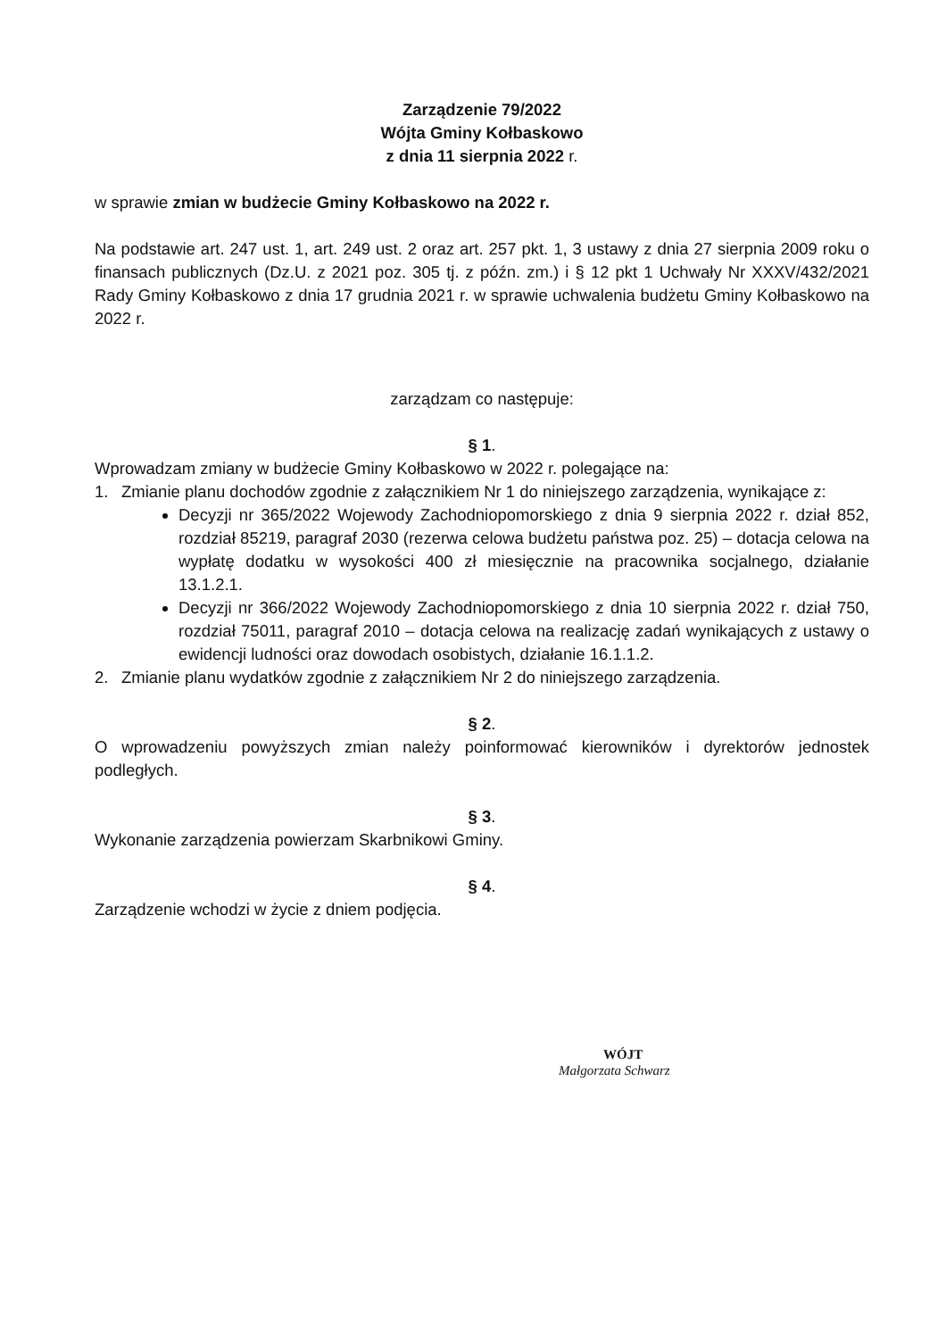Zarządzenie 79/2022
Wójta Gminy Kołbaskowo
z dnia 11 sierpnia 2022 r.
w sprawie zmian w budżecie Gminy Kołbaskowo na 2022 r.
Na podstawie art. 247 ust. 1, art. 249 ust. 2 oraz art. 257 pkt. 1, 3 ustawy z dnia 27 sierpnia 2009 roku o finansach publicznych (Dz.U. z 2021 poz. 305 tj. z późn. zm.) i § 12 pkt 1 Uchwały Nr XXXV/432/2021 Rady Gminy Kołbaskowo z dnia 17 grudnia 2021 r. w sprawie uchwalenia budżetu Gminy Kołbaskowo na 2022 r.
zarządzam co następuje:
§ 1.
Wprowadzam zmiany w budżecie Gminy Kołbaskowo w 2022 r. polegające na:
1. Zmianie planu dochodów zgodnie z załącznikiem Nr 1 do niniejszego zarządzenia, wynikające z:
Decyzji nr 365/2022 Wojewody Zachodniopomorskiego z dnia 9 sierpnia 2022 r. dział 852, rozdział 85219, paragraf 2030 (rezerwa celowa budżetu państwa poz. 25) – dotacja celowa na wypłatę dodatku w wysokości 400 zł miesięcznie na pracownika socjalnego, działanie 13.1.2.1.
Decyzji nr 366/2022 Wojewody Zachodniopomorskiego z dnia 10 sierpnia 2022 r. dział 750, rozdział 75011, paragraf 2010 – dotacja celowa na realizację zadań wynikających z ustawy o ewidencji ludności oraz dowodach osobistych, działanie 16.1.1.2.
2. Zmianie planu wydatków zgodnie z załącznikiem Nr 2 do niniejszego zarządzenia.
§ 2.
O wprowadzeniu powyższych zmian należy poinformować kierowników i dyrektorów jednostek podległych.
§ 3.
Wykonanie zarządzenia powierzam Skarbnikowi Gminy.
§ 4.
Zarządzenie wchodzi w życie z dniem podjęcia.
WÓJT
Małgorzata Schwarz